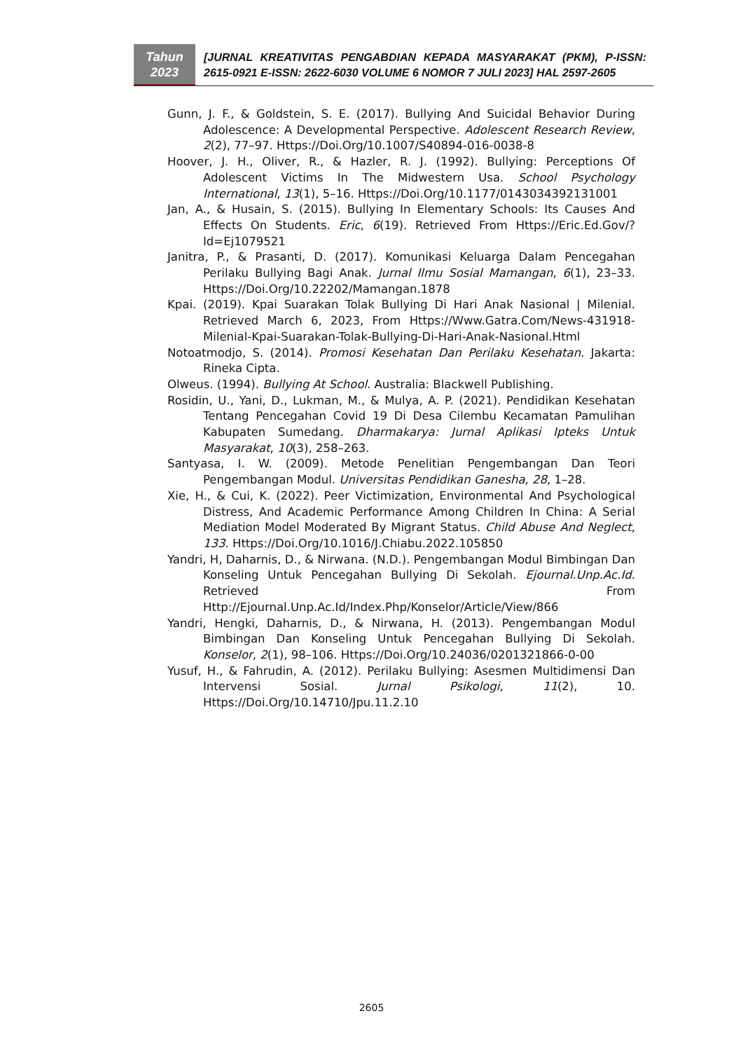Tahun
2023
[JURNAL KREATIVITAS PENGABDIAN KEPADA MASYARAKAT (PKM), P-ISSN: 2615-0921 E-ISSN: 2622-6030 VOLUME 6 NOMOR 7 JULI 2023] HAL 2597-2605
Gunn, J. F., & Goldstein, S. E. (2017). Bullying And Suicidal Behavior During Adolescence: A Developmental Perspective. Adolescent Research Review, 2(2), 77–97. Https://Doi.Org/10.1007/S40894-016-0038-8
Hoover, J. H., Oliver, R., & Hazler, R. J. (1992). Bullying: Perceptions Of Adolescent Victims In The Midwestern Usa. School Psychology International, 13(1), 5–16. Https://Doi.Org/10.1177/0143034392131001
Jan, A., & Husain, S. (2015). Bullying In Elementary Schools: Its Causes And Effects On Students. Eric, 6(19). Retrieved From Https://Eric.Ed.Gov/?Id=Ej1079521
Janitra, P., & Prasanti, D. (2017). Komunikasi Keluarga Dalam Pencegahan Perilaku Bullying Bagi Anak. Jurnal Ilmu Sosial Mamangan, 6(1), 23–33. Https://Doi.Org/10.22202/Mamangan.1878
Kpai. (2019). Kpai Suarakan Tolak Bullying Di Hari Anak Nasional | Milenial. Retrieved March 6, 2023, From Https://Www.Gatra.Com/News-431918-Milenial-Kpai-Suarakan-Tolak-Bullying-Di-Hari-Anak-Nasional.Html
Notoatmodjo, S. (2014). Promosi Kesehatan Dan Perilaku Kesehatan. Jakarta: Rineka Cipta.
Olweus. (1994). Bullying At School. Australia: Blackwell Publishing.
Rosidin, U., Yani, D., Lukman, M., & Mulya, A. P. (2021). Pendidikan Kesehatan Tentang Pencegahan Covid 19 Di Desa Cilembu Kecamatan Pamulihan Kabupaten Sumedang. Dharmakarya: Jurnal Aplikasi Ipteks Untuk Masyarakat, 10(3), 258–263.
Santyasa, I. W. (2009). Metode Penelitian Pengembangan Dan Teori Pengembangan Modul. Universitas Pendidikan Ganesha, 28, 1–28.
Xie, H., & Cui, K. (2022). Peer Victimization, Environmental And Psychological Distress, And Academic Performance Among Children In China: A Serial Mediation Model Moderated By Migrant Status. Child Abuse And Neglect, 133. Https://Doi.Org/10.1016/J.Chiabu.2022.105850
Yandri, H, Daharnis, D., & Nirwana. (N.D.). Pengembangan Modul Bimbingan Dan Konseling Untuk Pencegahan Bullying Di Sekolah. Ejournal.Unp.Ac.Id. Retrieved From Http://Ejournal.Unp.Ac.Id/Index.Php/Konselor/Article/View/866
Yandri, Hengki, Daharnis, D., & Nirwana, H. (2013). Pengembangan Modul Bimbingan Dan Konseling Untuk Pencegahan Bullying Di Sekolah. Konselor, 2(1), 98–106. Https://Doi.Org/10.24036/0201321866-0-00
Yusuf, H., & Fahrudin, A. (2012). Perilaku Bullying: Asesmen Multidimensi Dan Intervensi Sosial. Jurnal Psikologi, 11(2), 10. Https://Doi.Org/10.14710/Jpu.11.2.10
2605